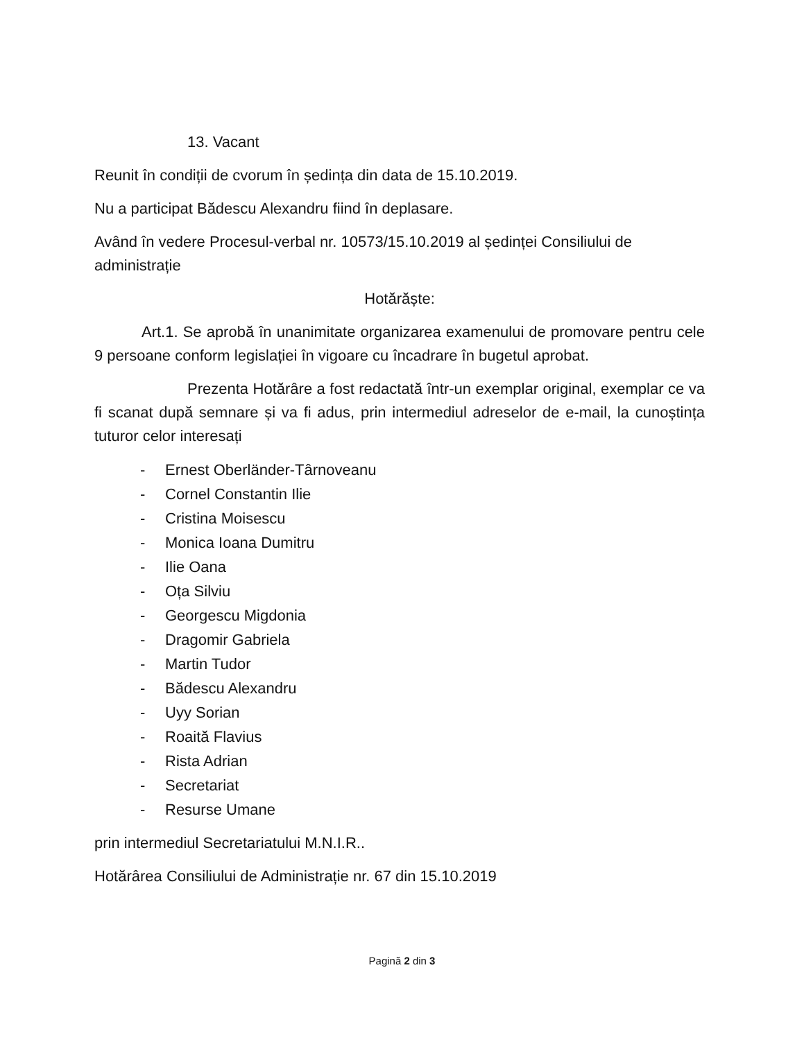13. Vacant
Reunit în condiții de cvorum în ședința din data de 15.10.2019.
Nu a participat Bădescu Alexandru fiind în deplasare.
Având în vedere Procesul-verbal nr. 10573/15.10.2019 al ședinței Consiliului de administrație
Hotărăște:
Art.1. Se aprobă în unanimitate organizarea examenului de promovare pentru cele 9 persoane conform legislației în vigoare cu încadrare în bugetul aprobat.
Prezenta Hotărâre a fost redactată într-un exemplar original, exemplar ce va fi scanat după semnare și va fi adus, prin intermediul adreselor de e-mail, la cunoștința tuturor celor interesați
- Ernest Oberländer-Târnoveanu
- Cornel Constantin Ilie
- Cristina Moisescu
- Monica Ioana Dumitru
- Ilie Oana
- Oța Silviu
- Georgescu Migdonia
- Dragomir Gabriela
- Martin Tudor
- Bădescu Alexandru
- Uyy Sorian
- Roaită Flavius
- Rista Adrian
- Secretariat
- Resurse Umane
prin intermediul Secretariatului M.N.I.R..
Hotărârea Consiliului de Administrație nr. 67 din 15.10.2019
Pagină 2 din 3